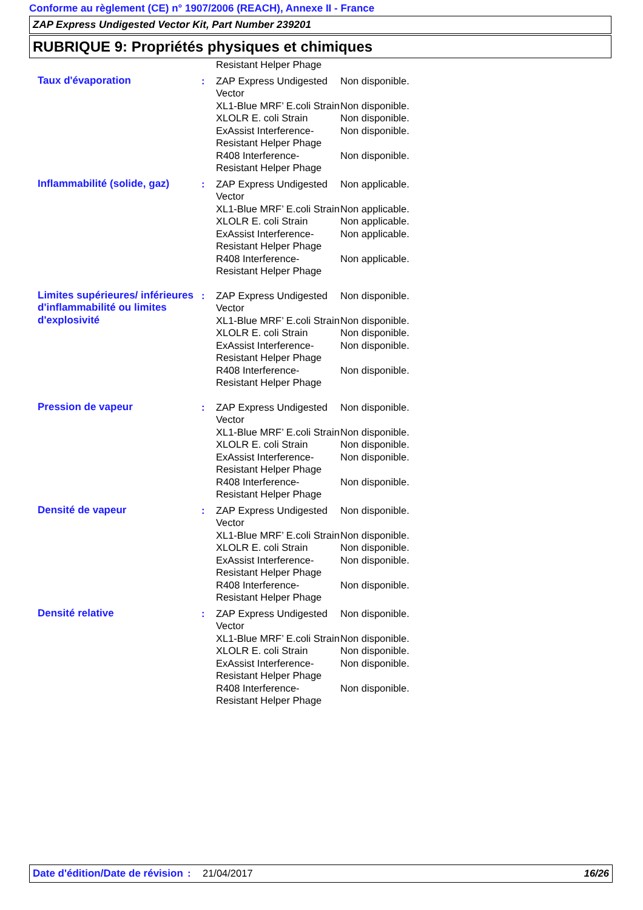Conforme au règlement (CE) n° 1907/2006 (REACH), Annexe II - France
ZAP Express Undigested Vector Kit, Part Number 239201
RUBRIQUE 9: Propriétés physiques et chimiques
| | | Resistant Helper Phage | |
| Taux d'évaporation | : | ZAP Express Undigested Vector | Non disponible. |
| | | XL1-Blue MRF’ E.coli Strain | Non disponible. |
| | | XLOLR E. coli Strain | Non disponible. |
| | | ExAssist Interference-Resistant Helper Phage | Non disponible. |
| | | R408 Interference-Resistant Helper Phage | Non disponible. |
| Inflammabilité (solide, gaz) | : | ZAP Express Undigested Vector | Non applicable. |
| | | XL1-Blue MRF’ E.coli Strain | Non applicable. |
| | | XLOLR E. coli Strain | Non applicable. |
| | | ExAssist Interference-Resistant Helper Phage | Non applicable. |
| | | R408 Interference-Resistant Helper Phage | Non applicable. |
| Limites supérieures/ inférieures d'inflammabilité ou limites d'explosivité | : | ZAP Express Undigested Vector | Non disponible. |
| | | XL1-Blue MRF’ E.coli Strain | Non disponible. |
| | | XLOLR E. coli Strain | Non disponible. |
| | | ExAssist Interference-Resistant Helper Phage | Non disponible. |
| | | R408 Interference-Resistant Helper Phage | Non disponible. |
| Pression de vapeur | : | ZAP Express Undigested Vector | Non disponible. |
| | | XL1-Blue MRF’ E.coli Strain | Non disponible. |
| | | XLOLR E. coli Strain | Non disponible. |
| | | ExAssist Interference-Resistant Helper Phage | Non disponible. |
| | | R408 Interference-Resistant Helper Phage | Non disponible. |
| Densité de vapeur | : | ZAP Express Undigested Vector | Non disponible. |
| | | XL1-Blue MRF’ E.coli Strain | Non disponible. |
| | | XLOLR E. coli Strain | Non disponible. |
| | | ExAssist Interference-Resistant Helper Phage | Non disponible. |
| | | R408 Interference-Resistant Helper Phage | Non disponible. |
| Densité relative | : | ZAP Express Undigested Vector | Non disponible. |
| | | XL1-Blue MRF’ E.coli Strain | Non disponible. |
| | | XLOLR E. coli Strain | Non disponible. |
| | | ExAssist Interference-Resistant Helper Phage | Non disponible. |
| | | R408 Interference-Resistant Helper Phage | Non disponible. |
Date d'édition/Date de révision
: 21/04/2017 16/26